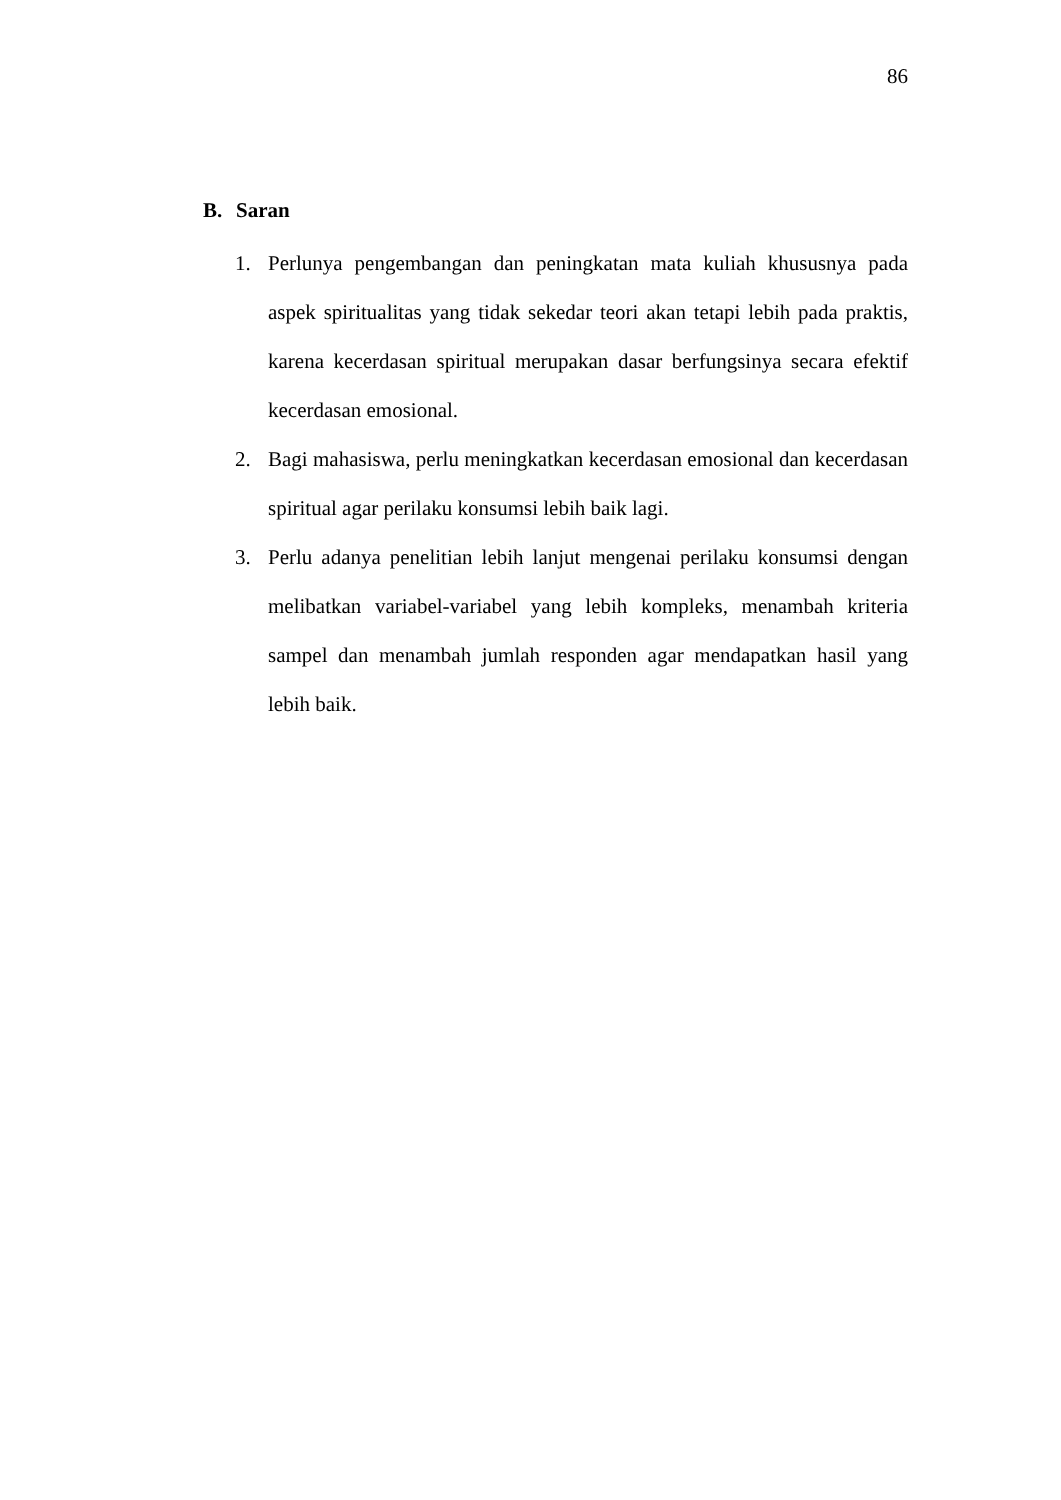86
B. Saran
1. Perlunya pengembangan dan peningkatan mata kuliah khususnya pada aspek spiritualitas yang tidak sekedar teori akan tetapi lebih pada praktis, karena kecerdasan spiritual merupakan dasar berfungsinya secara efektif kecerdasan emosional.
2. Bagi mahasiswa, perlu meningkatkan kecerdasan emosional dan kecerdasan spiritual agar perilaku konsumsi lebih baik lagi.
3. Perlu adanya penelitian lebih lanjut mengenai perilaku konsumsi dengan melibatkan variabel-variabel yang lebih kompleks, menambah kriteria sampel dan menambah jumlah responden agar mendapatkan hasil yang lebih baik.